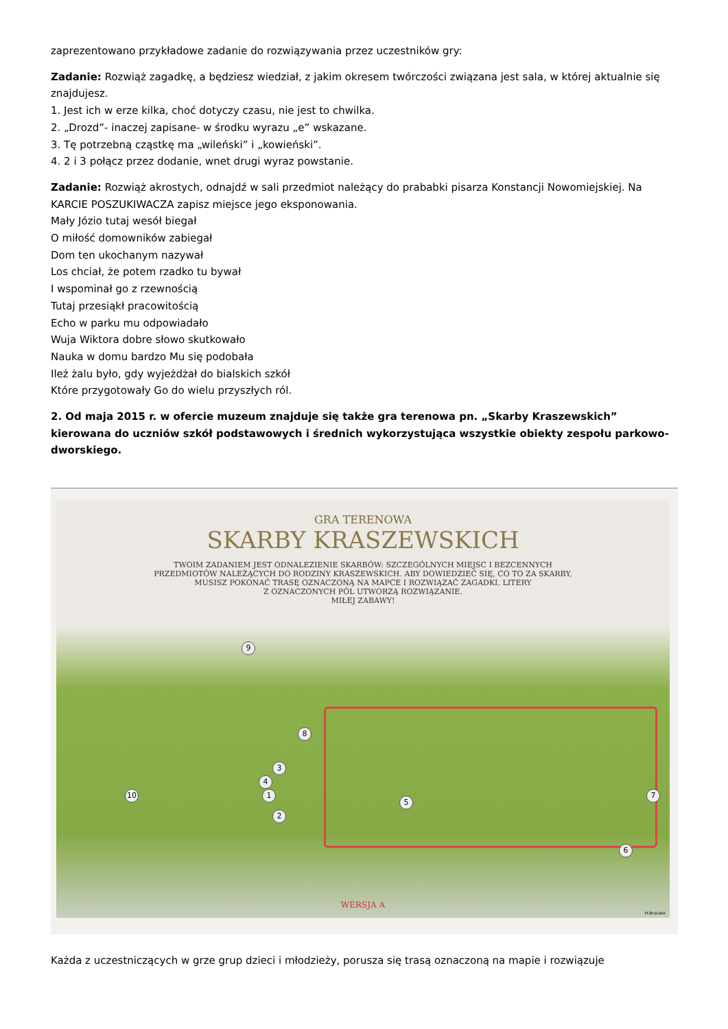zaprezentowano przykładowe zadanie do rozwiązywania przez uczestników gry:
Zadanie: Rozwiąż zagadkę, a będziesz wiedział, z jakim okresem twórczości związana jest sala, w której aktualnie się znajdujesz.
1. Jest ich w erze kilka, choć dotyczy czasu, nie jest to chwilka.
2. „Drozd”- inaczej zapisane- w środku wyrazu „e” wskazane.
3. Tę potrzebną cząstkę ma „wileński” i „kowieński”.
4. 2 i 3 połącz przez dodanie, wnet drugi wyraz powstanie.
Zadanie: Rozwiąż akrostych, odnajdź w sali przedmiot należący do prababki pisarza Konstancji Nowomiejskiej. Na KARCIE POSZUKIWACZA zapisz miejsce jego eksponowania.
Mały Józio tutaj wesół biegał
O miłość domowników zabiegał
Dom ten ukochanym nazywał
Los chciał, że potem rzadko tu bywał
I wspominał go z rzewnością
Tutaj przesiąkł pracowitością
Echo w parku mu odpowiadało
Wuja Wiktora dobre słowo skutkowało
Nauka w domu bardzo Mu się podobała
Ileż żalu było, gdy wyjeżdżał do bialskich szkół
Które przygotowały Go do wielu przyszłych ról.
2. Od maja 2015 r. w ofercie muzeum znajduje się także gra terenowa pn. „Skarby Kraszewskich” kierowana do uczniów szkół podstawowych i średnich wykorzystująca wszystkie obiekty zespołu parkowo-dworskiego.
GRA TERENOWA
SKARBY KRASZEWSKICH
TWOIM ZADANIEM JEST ODNALEZIENIE SKARBÓW: SZCZEGÓLNYCH MIEJSC I BEZCENNYCH
PRZEDMIOTÓW NALEŻĄCYCH DO RODZINY KRASZEWSKICH. ABY DOWIEDZIEĆ SIĘ, CO TO ZA SKARBY,
MUSISZ POKONAĆ TRASĘ OZNACZONĄ NA MAPCE I ROZWIĄZAĆ ZAGADKI. LITERY
Z OZNACZONYCH PÓL UTWORZĄ ROZWIĄZANIE.
MIŁEJ ZABAWY!
9
8
3
4
1
2
10
5
7
6
WERSJA A
H.Bruczek
Każda z uczestniczących w grze grup dzieci i młodzieży, porusza się trasą oznaczoną na mapie i rozwiązuje